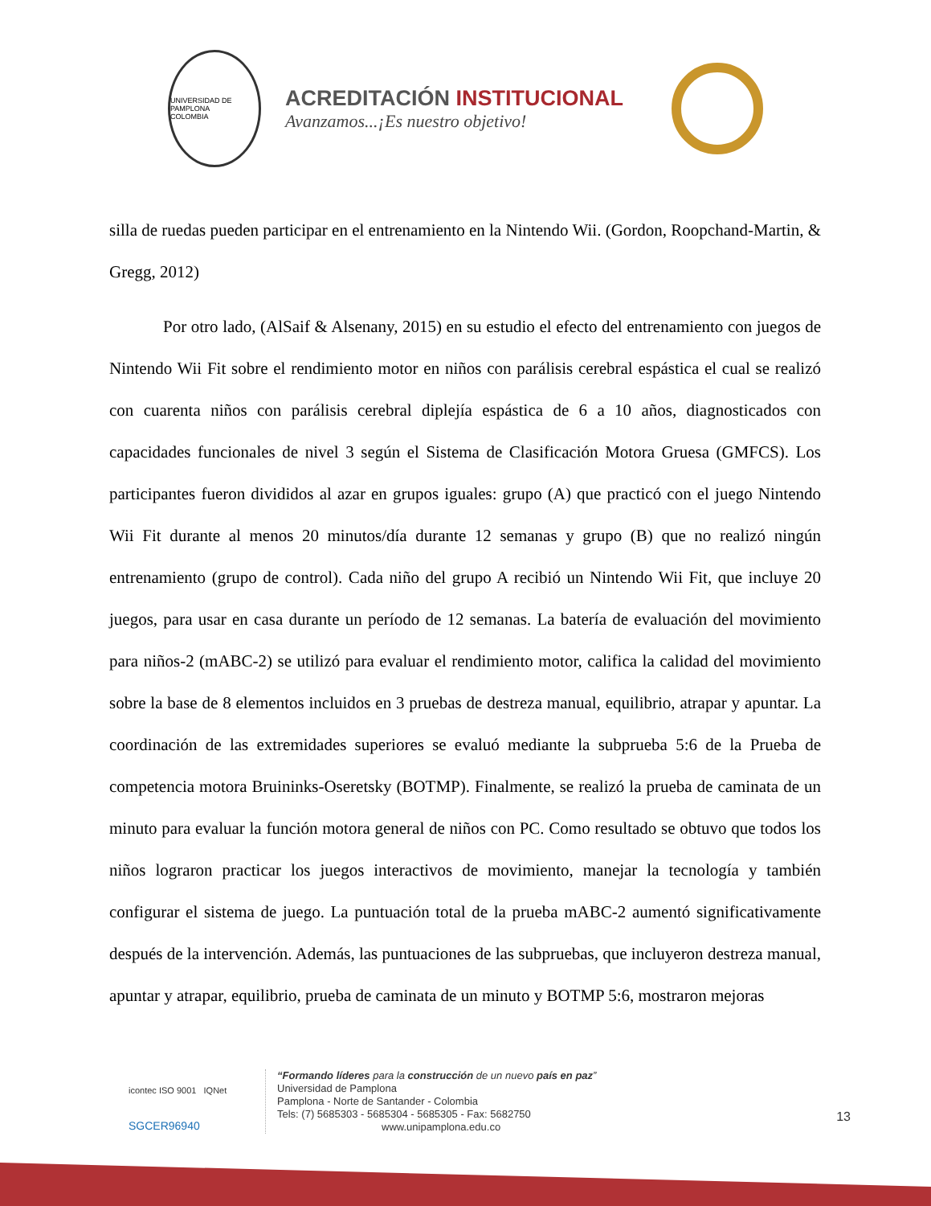UNIVERSIDAD DE PAMPLONA
COLOMBIA
ACREDITACIÓN INSTITUCIONAL
Avanzamos...¡Es nuestro objetivo!
silla de ruedas pueden participar en el entrenamiento en la Nintendo Wii. (Gordon, Roopchand-Martin, & Gregg, 2012)
Por otro lado, (AlSaif & Alsenany, 2015) en su estudio el efecto del entrenamiento con juegos de Nintendo Wii Fit sobre el rendimiento motor en niños con parálisis cerebral espástica el cual se realizó con cuarenta niños con parálisis cerebral diplejía espástica de 6 a 10 años, diagnosticados con capacidades funcionales de nivel 3 según el Sistema de Clasificación Motora Gruesa (GMFCS). Los participantes fueron divididos al azar en grupos iguales: grupo (A) que practicó con el juego Nintendo Wii Fit durante al menos 20 minutos/día durante 12 semanas y grupo (B) que no realizó ningún entrenamiento (grupo de control). Cada niño del grupo A recibió un Nintendo Wii Fit, que incluye 20 juegos, para usar en casa durante un período de 12 semanas. La batería de evaluación del movimiento para niños-2 (mABC-2) se utilizó para evaluar el rendimiento motor, califica la calidad del movimiento sobre la base de 8 elementos incluidos en 3 pruebas de destreza manual, equilibrio, atrapar y apuntar. La coordinación de las extremidades superiores se evaluó mediante la subprueba 5:6 de la Prueba de competencia motora Bruininks-Oseretsky (BOTMP). Finalmente, se realizó la prueba de caminata de un minuto para evaluar la función motora general de niños con PC. Como resultado se obtuvo que todos los niños lograron practicar los juegos interactivos de movimiento, manejar la tecnología y también configurar el sistema de juego. La puntuación total de la prueba mABC-2 aumentó significativamente después de la intervención. Además, las puntuaciones de las subpruebas, que incluyeron destreza manual, apuntar y atrapar, equilibrio, prueba de caminata de un minuto y BOTMP 5:6, mostraron mejoras
icontec ISO 9001 IQNet
SGCER96940
“Formando líderes para la construcción de un nuevo país en paz”
Universidad de Pamplona
Pamplona - Norte de Santander - Colombia
Tels: (7) 5685303 - 5685304 - 5685305 - Fax: 5682750
www.unipamplona.edu.co
13